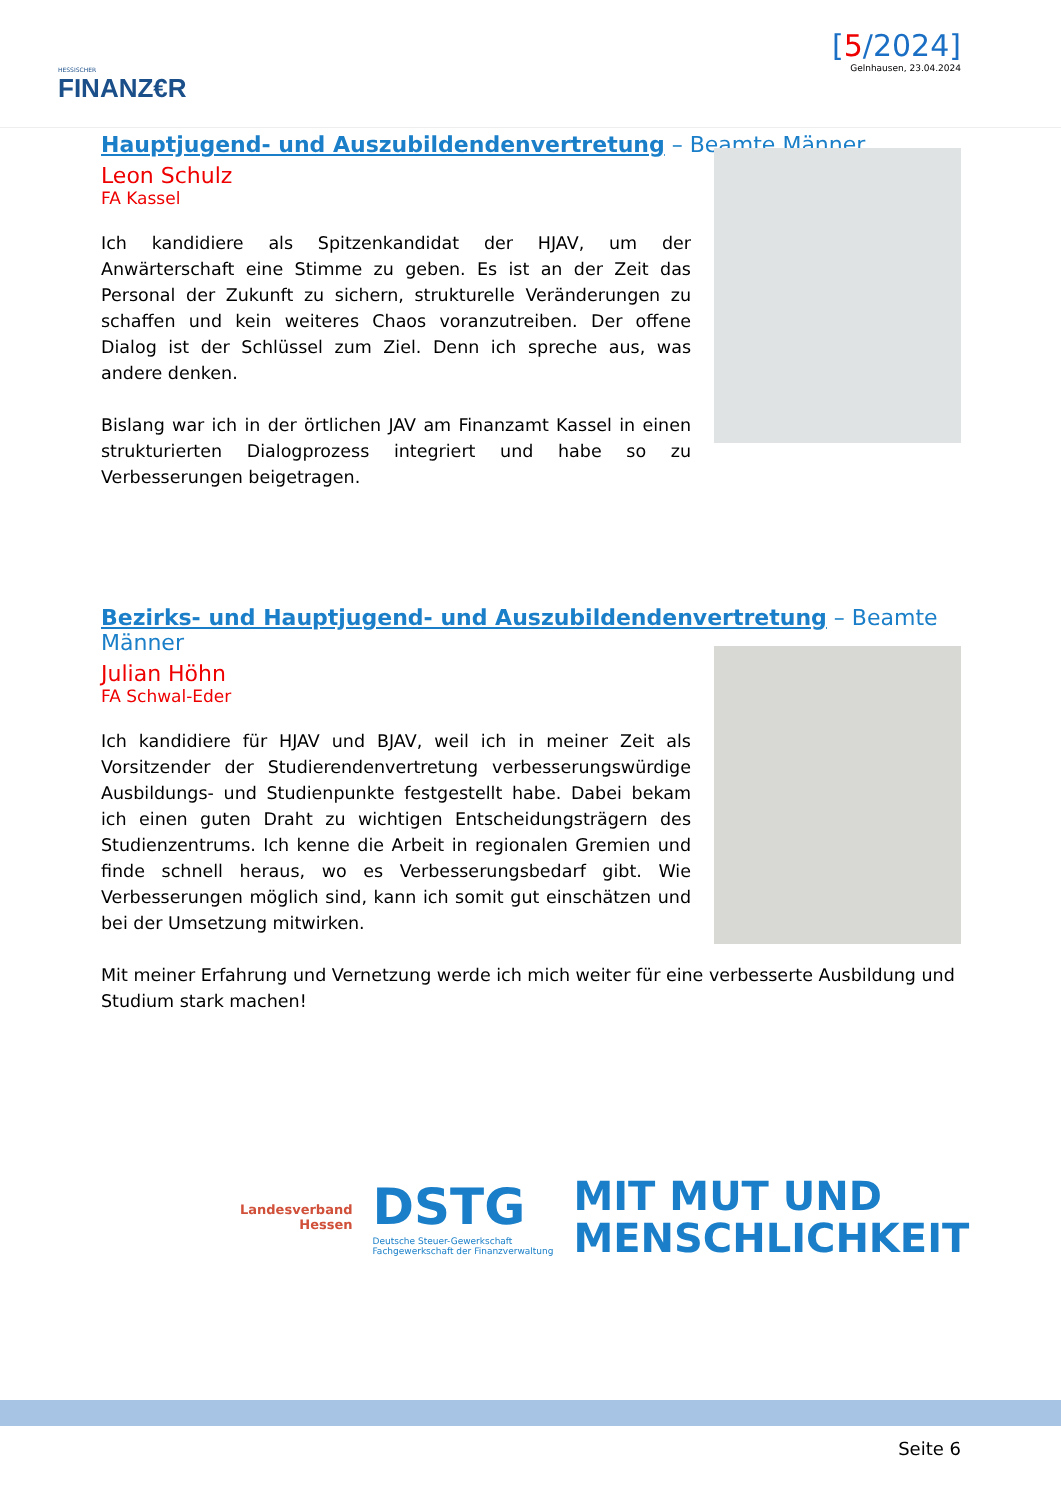HESSISCHER
FINANZ€R
[5/2024]
Gelnhausen, 23.04.2024
Hauptjugend- und Auszubildendenvertretung – Beamte Männer
Leon Schulz
FA Kassel
Ich kandidiere als Spitzenkandidat der HJAV, um der Anwärterschaft eine Stimme zu geben. Es ist an der Zeit das Personal der Zukunft zu sichern, strukturelle Veränderungen zu schaffen und kein weiteres Chaos voranzutreiben. Der offene Dialog ist der Schlüssel zum Ziel. Denn ich spreche aus, was andere denken.
Bislang war ich in der örtlichen JAV am Finanzamt Kassel in einen strukturierten Dialogprozess integriert und habe so zu Verbesserungen beigetragen.
Bezirks- und Hauptjugend- und Auszubildendenvertretung – Beamte Männer
Julian Höhn
FA Schwal-Eder
Ich kandidiere für HJAV und BJAV, weil ich in meiner Zeit als Vorsitzender der Studierendenvertretung verbesserungswürdige Ausbildungs- und Studienpunkte festgestellt habe. Dabei bekam ich einen guten Draht zu wichtigen Entscheidungsträgern des Studienzentrums. Ich kenne die Arbeit in regionalen Gremien und finde schnell heraus, wo es Verbesserungsbedarf gibt. Wie Verbesserungen möglich sind, kann ich somit gut einschätzen und bei der Umsetzung mitwirken.
Mit meiner Erfahrung und Vernetzung werde ich mich weiter für eine verbesserte Ausbildung und Studium stark machen!
Landesverband
Hessen
DSTG
Deutsche Steuer-Gewerkschaft
Fachgewerkschaft der Finanzverwaltung
MIT MUT UND
MENSCHLICHKEIT
Seite 6